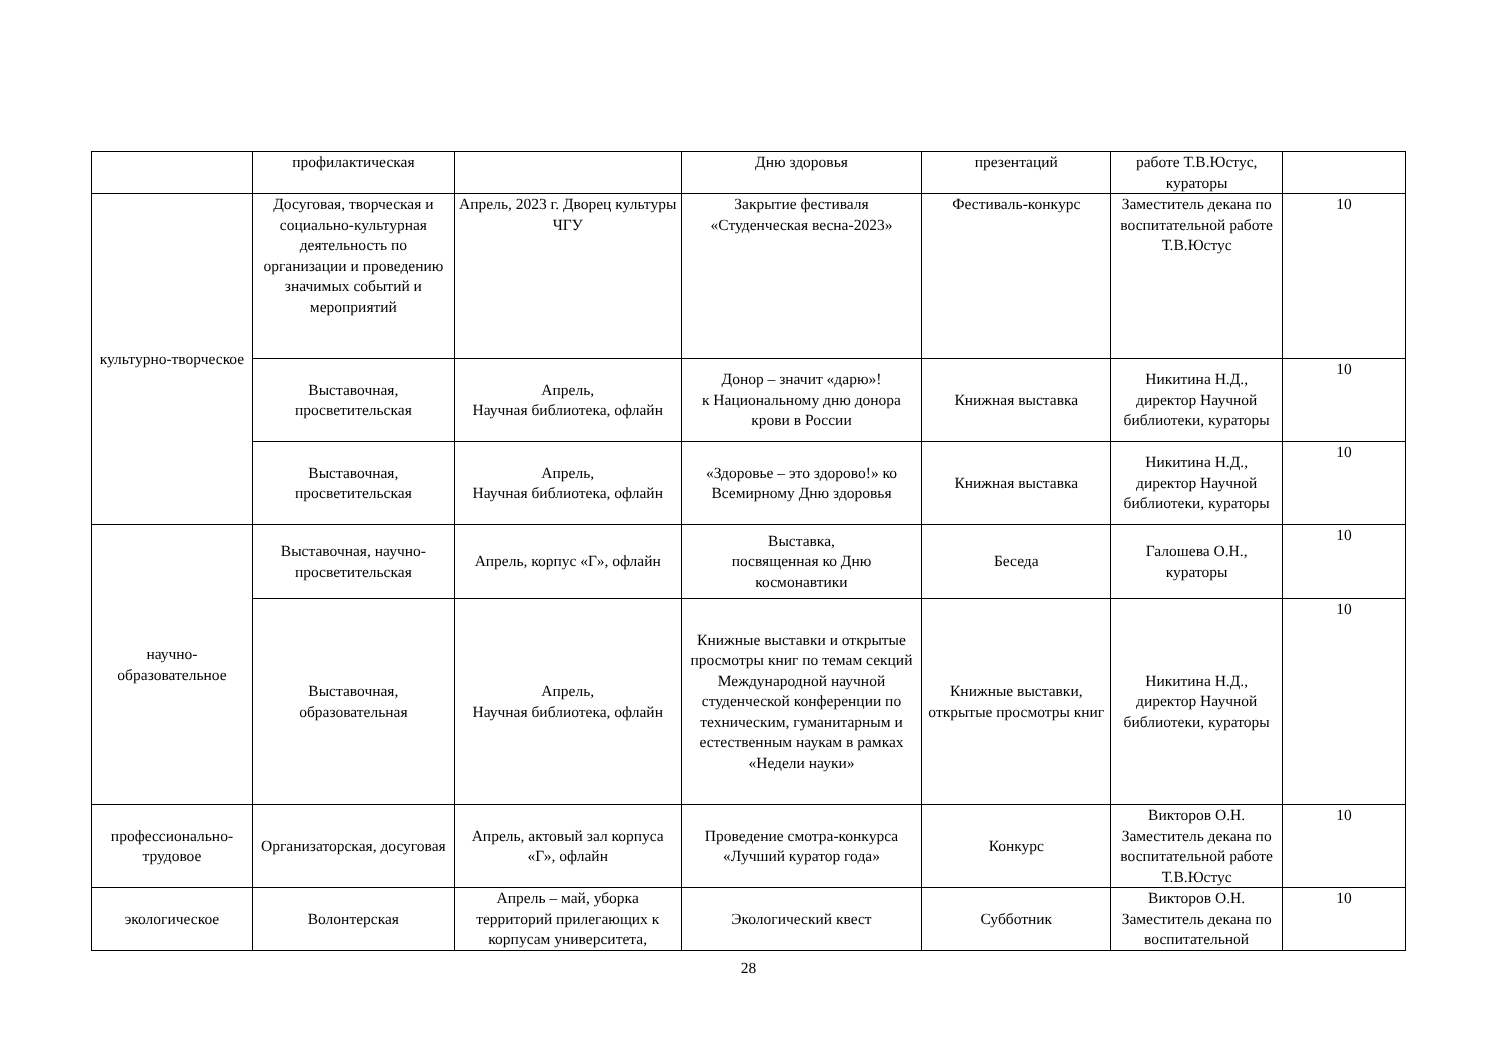| | профилактическая | | Дню здоровья | презентаций | работе Т.В.Юстус, кураторы | |
| культурно-творческое | Досуговая, творческая и социально-культурная деятельность по организации и проведению значимых событий и мероприятий | Апрель, 2023 г. Дворец культуры ЧГУ | Закрытие фестиваля «Студенческая весна-2023» | Фестиваль-конкурс | Заместитель декана по воспитательной работе Т.В.Юстус | 10 |
| | Выставочная, просветительская | Апрель, Научная библиотека, офлайн | Донор – значит «дарю»! к Национальному дню донора крови в России | Книжная выставка | Никитина Н.Д., директор Научной библиотеки, кураторы | 10 |
| | Выставочная, просветительская | Апрель, Научная библиотека, офлайн | «Здоровье – это здорово!» ко Всемирному Дню здоровья | Книжная выставка | Никитина Н.Д., директор Научной библиотеки, кураторы | 10 |
| научно-образовательное | Выставочная, научно-просветительская | Апрель, корпус «Г», офлайн | Выставка, посвященная ко Дню космонавтики | Беседа | Галошева О.Н., кураторы | 10 |
| | Выставочная, образовательная | Апрель, Научная библиотека, офлайн | Книжные выставки и открытые просмотры книг по темам секций Международной научной студенческой конференции по техническим, гуманитарным и естественным наукам в рамках «Недели науки» | Книжные выставки, открытые просмотры книг | Никитина Н.Д., директор Научной библиотеки, кураторы | 10 |
| профессионально-трудовое | Организаторская, досуговая | Апрель, актовый зал корпуса «Г», офлайн | Проведение смотра-конкурса «Лучший куратор года» | Конкурс | Викторов О.Н. Заместитель декана по воспитательной работе Т.В.Юстус | 10 |
| экологическое | Волонтерская | Апрель – май, уборка территорий прилегающих к корпусам университета, | Экологический квест | Субботник | Викторов О.Н. Заместитель декана по воспитательной | 10 |
28